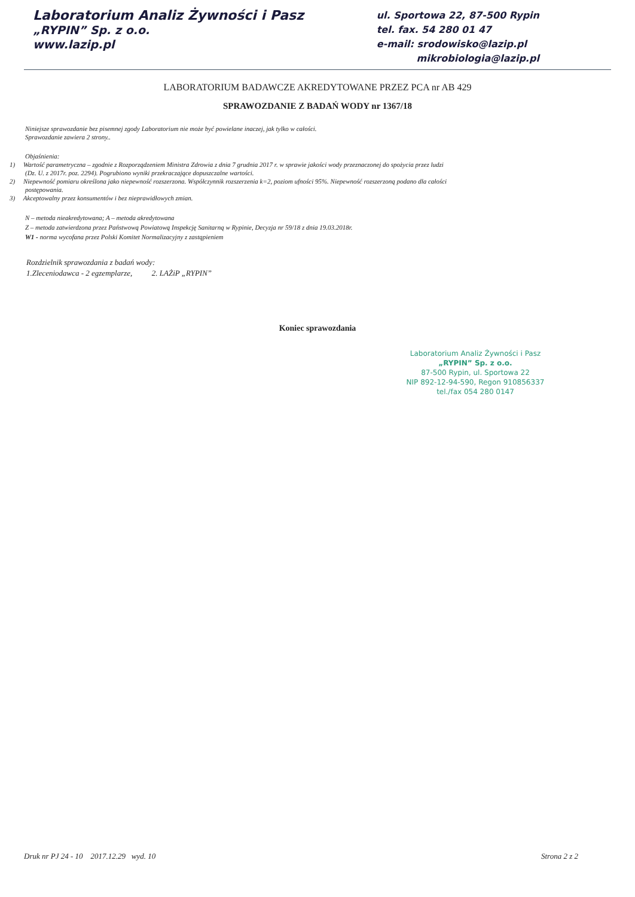Laboratorium Analiz Żywności i Pasz
„RYPIN” Sp. z o.o.
www.lazip.pl
ul. Sportowa 22, 87-500 Rypin
tel. fax. 54 280 01 47
e-mail: srodowisko@lazip.pl
mikrobiologia@lazip.pl
LABORATORIUM BADAWCZE AKREDYTOWANE PRZEZ PCA nr AB 429
SPRAWOZDANIE Z BADAŃ WODY nr 1367/18
Niniejsze sprawozdanie bez pisemnej zgody Laboratorium nie może być powielane inaczej, jak tylko w całości.
Sprawozdanie zawiera 2 strony..
Objaśnienia:
1) Wartość parametryczna – zgodnie z Rozporządzeniem Ministra Zdrowia z dnia 7 grudnia 2017 r. w sprawie jakości wody przeznaczonej do spożycia przez ludzi
(Dz. U. z 2017r. poz. 2294). Pogrubiono wyniki przekraczające dopuszczalne wartości.
2) Niepewność pomiaru określona jako niepewność rozszerzona. Współczynnik rozszerzenia k=2, poziom ufności 95%. Niepewność rozszerzoną podano dla całości
postępowania.
3) Akceptowalny przez konsumentów i bez nieprawidłowych zmian.
N – metoda nieakredytowana; A – metoda akredytowana
Z – metoda zatwierdzona przez Państwową Powiatową Inspekcję Sanitarną w Rypinie, Decyzja nr 59/18 z dnia 19.03.2018r.
W1 - norma wycofana przez Polski Komitet Normalizacyjny z zastąpieniem
Rozdzielnik sprawozdania z badań wody:
1.Zleceniodawca - 2 egzemplarze, 2. LAŻiP „RYPIN”
Koniec sprawozdania
Laboratorium Analiz Żywności i Pasz
„RYPIN” Sp. z o.o.
87-500 Rypin, ul. Sportowa 22
NIP 892-12-94-590, Regon 910856337
tel./fax 054 280 0147
Druk nr PJ 24 - 10 2017.12.29 wyd. 10 Strona 2 z 2